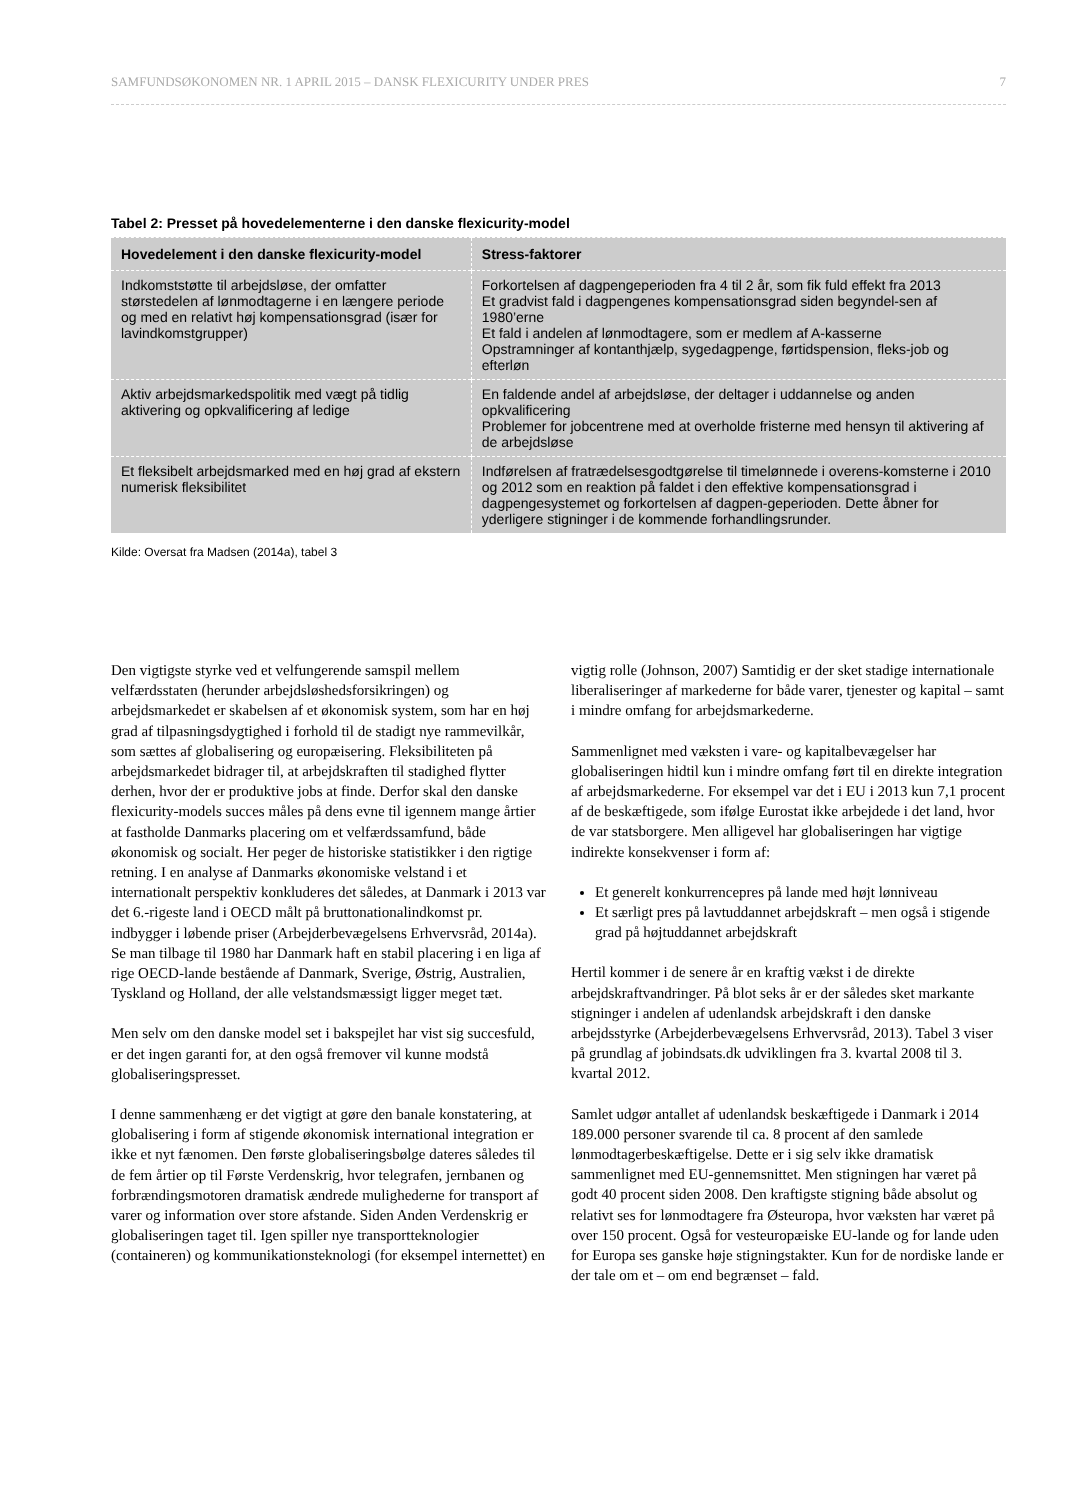SAMFUNDSØKONOMEN NR. 1 APRIL 2015 – DANSK FLEXICURITY UNDER PRES 7
Tabel 2: Presset på hovedelementerne i den danske flexicurity-model
| Hovedelement i den danske flexicurity-model | Stress-faktorer |
| --- | --- |
| Indkomststøtte til arbejdsløse, der omfatter størstedelen af lønmodtagerne i en længere periode og med en relativt høj kompensationsgrad (især for lavindkomstgrupper) | Forkortelsen af dagpengeperioden fra 4 til 2 år, som fik fuld effekt fra 2013 Et gradvist fald i dagpengenes kompensationsgrad siden begyndel-sen af 1980’erne Et fald i andelen af lønmodtagere, som er medlem af A-kasserne Opstramninger af kontanthjælp, sygedagpenge, førtidspension, fleks-job og efterløn |
| Aktiv arbejdsmarkedspolitik med vægt på tidlig aktivering og opkvalificering af ledige | En faldende andel af arbejdsløse, der deltager i uddannelse og anden opkvalificering Problemer for jobcentrene med at overholde fristerne med hensyn til aktivering af de arbejdsløse |
| Et fleksibelt arbejdsmarked med en høj grad af ekstern numerisk fleksibilitet | Indførelsen af fratrædelsesgodtgørelse til timelønnede i overens-komsterne i 2010 og 2012 som en reaktion på faldet i den effektive kompensationsgrad i dagpengesystemet og forkortelsen af dagpen-geperioden. Dette åbner for yderligere stigninger i de kommende forhandlingsrunder. |
Kilde: Oversat fra Madsen (2014a), tabel 3
Den vigtigste styrke ved et velfungerende samspil mellem velfærdsstaten (herunder arbejdsløshedsforsikringen) og arbejdsmarkedet er skabelsen af et økonomisk system, som har en høj grad af tilpasningsdygtighed i forhold til de stadigt nye rammevilkår, som sættes af globalisering og europæisering. Fleksibiliteten på arbejdsmarkedet bidrager til, at arbejdskraften til stadighed flytter derhen, hvor der er produktive jobs at finde. Derfor skal den danske flexicurity-models succes måles på dens evne til igennem mange årtier at fastholde Danmarks placering om et velfærdssamfund, både økonomisk og socialt. Her peger de historiske statistikker i den rigtige retning. I en analyse af Danmarks økonomiske velstand i et internationalt perspektiv konkluderes det således, at Danmark i 2013 var det 6.-rigeste land i OECD målt på bruttonationalindkomst pr. indbygger i løbende priser (Arbejderbevægelsens Erhvervsråd, 2014a). Se man tilbage til 1980 har Danmark haft en stabil placering i en liga af rige OECD-lande bestående af Danmark, Sverige, Østrig, Australien, Tyskland og Holland, der alle velstandsmæssigt ligger meget tæt.
Men selv om den danske model set i bakspejlet har vist sig succesfuld, er det ingen garanti for, at den også fremover vil kunne modstå globaliseringspresset.
I denne sammenhæng er det vigtigt at gøre den banale konstatering, at globalisering i form af stigende økonomisk international integration er ikke et nyt fænomen. Den første globaliseringsbølge dateres således til de fem årtier op til Første Verdenskrig, hvor telegrafen, jernbanen og forbrændingsmotoren dramatisk ændrede mulighederne for transport af varer og information over store afstande. Siden Anden Verdenskrig er globaliseringen taget til. Igen spiller nye transportteknologier (containeren) og kommunikationsteknologi (for eksempel internettet) en vigtig rolle (Johnson, 2007) Samtidig er der sket stadige internationale liberaliseringer af markederne for både varer, tjenester og kapital – samt i mindre omfang for arbejdsmarkederne.
Sammenlignet med væksten i vare- og kapitalbevægelser har globaliseringen hidtil kun i mindre omfang ført til en direkte integration af arbejdsmarkederne. For eksempel var det i EU i 2013 kun 7,1 procent af de beskæftigede, som ifølge Eurostat ikke arbejdede i det land, hvor de var statsborgere. Men alligevel har globaliseringen har vigtige indirekte konsekvenser i form af:
Et generelt konkurrencepres på lande med højt lønniveau
Et særligt pres på lavtuddannet arbejdskraft – men også i stigende grad på højtuddannet arbejdskraft
Hertil kommer i de senere år en kraftig vækst i de direkte arbejdskraftvandringer. På blot seks år er der således sket markante stigninger i andelen af udenlandsk arbejdskraft i den danske arbejdsstyrke (Arbejderbevægelsens Erhvervsråd, 2013). Tabel 3 viser på grundlag af jobindsats.dk udviklingen fra 3. kvartal 2008 til 3. kvartal 2012.
Samlet udgør antallet af udenlandsk beskæftigede i Danmark i 2014 189.000 personer svarende til ca. 8 procent af den samlede lønmodtagerbeskæftigelse. Dette er i sig selv ikke dramatisk sammenlignet med EU-gennemsnittet. Men stigningen har været på godt 40 procent siden 2008. Den kraftigste stigning både absolut og relativt ses for lønmodtagere fra Østeuropa, hvor væksten har været på over 150 procent. Også for vesteuropæiske EU-lande og for lande uden for Europa ses ganske høje stigningstakter. Kun for de nordiske lande er der tale om et – om end begrænset – fald.